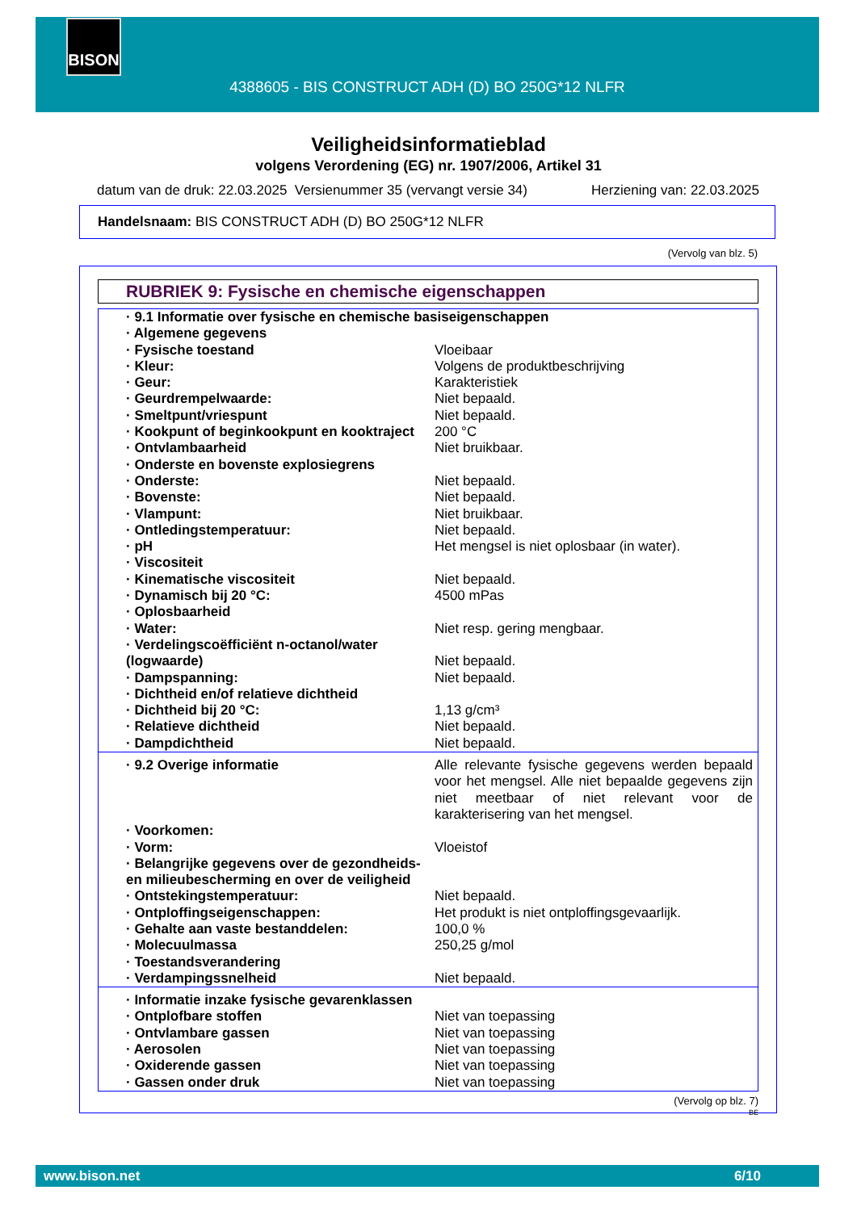4388605 - BIS CONSTRUCT ADH (D) BO 250G*12 NLFR BISON
Veiligheidsinformatieblad
volgens Verordening (EG) nr. 1907/2006, Artikel 31
datum van de druk: 22.03.2025 Versienummer 35 (vervangt versie 34) Herziening van: 22.03.2025
Handelsnaam: BIS CONSTRUCT ADH (D) BO 250G*12 NLFR
(Vervolg van blz. 5)
RUBRIEK 9: Fysische en chemische eigenschappen
| · 9.1 Informatie over fysische en chemische basiseigenschappen | |
| · Algemene gegevens | |
| · Fysische toestand | Vloeibaar |
| · Kleur: | Volgens de produktbeschrijving |
| · Geur: | Karakteristiek |
| · Geurdrempelwaarde: | Niet bepaald. |
| · Smeltpunt/vriespunt | Niet bepaald. |
| · Kookpunt of beginkookpunt en kooktraject | 200 °C |
| · Ontvlambaarheid | Niet bruikbaar. |
| · Onderste en bovenste explosiegrens | |
| · Onderste: | Niet bepaald. |
| · Bovenste: | Niet bepaald. |
| · Vlampunt: | Niet bruikbaar. |
| · Ontledingstemperatuur: | Niet bepaald. |
| · pH | Het mengsel is niet oplosbaar (in water). |
| · Viscositeit | |
| · Kinematische viscositeit | Niet bepaald. |
| · Dynamisch bij 20 °C: | 4500 mPas |
| · Oplosbaarheid | |
| · Water: | Niet resp. gering mengbaar. |
| · Verdelingscoëfficiënt n-octanol/water (logwaarde) | Niet bepaald. |
| · Dampspanning: | Niet bepaald. |
| · Dichtheid en/of relatieve dichtheid | |
| · Dichtheid bij 20 °C: | 1,13 g/cm³ |
| · Relatieve dichtheid | Niet bepaald. |
| · Dampdichtheid | Niet bepaald. |
| · 9.2 Overige informatie | Alle relevante fysische gegevens werden bepaald voor het mengsel. Alle niet bepaalde gegevens zijn niet meetbaar of niet relevant voor de karakterisering van het mengsel. |
| · Voorkomen: | |
| · Vorm: | Vloeistof |
| · Belangrijke gegevens over de gezondheids- en milieubescherming en over de veiligheid | |
| · Ontstekingstemperatuur: | Niet bepaald. |
| · Ontploffingseigenschappen: | Het produkt is niet ontploffingsgevaarlijk. |
| · Gehalte aan vaste bestanddelen: | 100,0 % |
| · Molecuulmassa | 250,25 g/mol |
| · Toestandsverandering | |
| · Verdampingssnelheid | Niet bepaald. |
| · Informatie inzake fysische gevarenklassen | |
| · Ontplofbare stoffen | Niet van toepassing |
| · Ontvlambare gassen | Niet van toepassing |
| · Aerosolen | Niet van toepassing |
| · Oxiderende gassen | Niet van toepassing |
| · Gassen onder druk | Niet van toepassing |
(Vervolg op blz. 7)
BE
www.bison.net 6/10